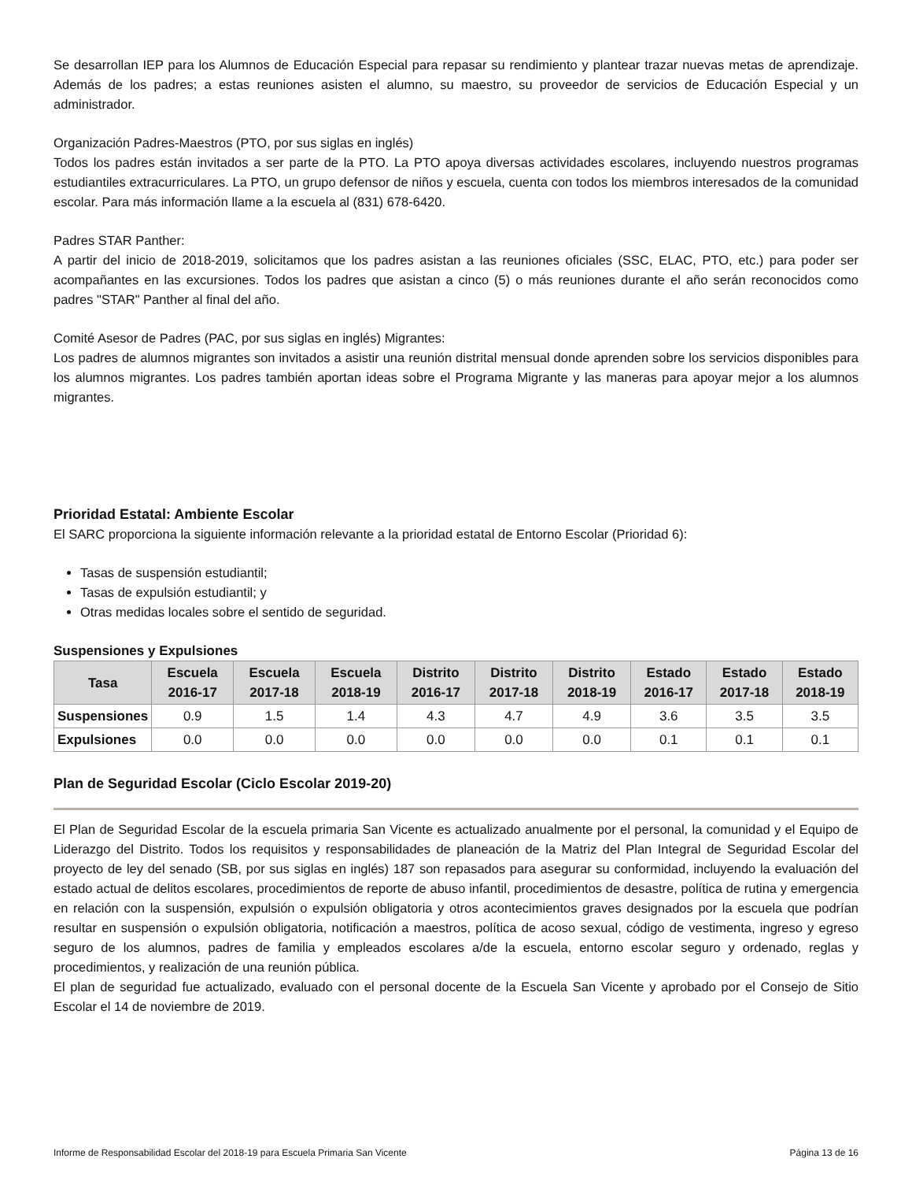Se desarrollan IEP para los Alumnos de Educación Especial para repasar su rendimiento y plantear trazar nuevas metas de aprendizaje. Además de los padres; a estas reuniones asisten el alumno, su maestro, su proveedor de servicios de Educación Especial y un administrador.
Organización Padres-Maestros (PTO, por sus siglas en inglés)
Todos los padres están invitados a ser parte de la PTO. La PTO apoya diversas actividades escolares, incluyendo nuestros programas estudiantiles extracurriculares. La PTO, un grupo defensor de niños y escuela, cuenta con todos los miembros interesados de la comunidad escolar. Para más información llame a la escuela al (831) 678-6420.
Padres STAR Panther:
A partir del inicio de 2018-2019, solicitamos que los padres asistan a las reuniones oficiales (SSC, ELAC, PTO, etc.) para poder ser acompañantes en las excursiones. Todos los padres que asistan a cinco (5) o más reuniones durante el año serán reconocidos como padres "STAR" Panther al final del año.
Comité Asesor de Padres (PAC, por sus siglas en inglés) Migrantes:
Los padres de alumnos migrantes son invitados a asistir una reunión distrital mensual donde aprenden sobre los servicios disponibles para los alumnos migrantes. Los padres también aportan ideas sobre el Programa Migrante y las maneras para apoyar mejor a los alumnos migrantes.
Prioridad Estatal: Ambiente Escolar
El SARC proporciona la siguiente información relevante a la prioridad estatal de Entorno Escolar (Prioridad 6):
Tasas de suspensión estudiantil;
Tasas de expulsión estudiantil; y
Otras medidas locales sobre el sentido de seguridad.
Suspensiones y Expulsiones
| Tasa | Escuela 2016-17 | Escuela 2017-18 | Escuela 2018-19 | Distrito 2016-17 | Distrito 2017-18 | Distrito 2018-19 | Estado 2016-17 | Estado 2017-18 | Estado 2018-19 |
| --- | --- | --- | --- | --- | --- | --- | --- | --- | --- |
| Suspensiones | 0.9 | 1.5 | 1.4 | 4.3 | 4.7 | 4.9 | 3.6 | 3.5 | 3.5 |
| Expulsiones | 0.0 | 0.0 | 0.0 | 0.0 | 0.0 | 0.0 | 0.1 | 0.1 | 0.1 |
Plan de Seguridad Escolar (Ciclo Escolar 2019-20)
El Plan de Seguridad Escolar de la escuela primaria San Vicente es actualizado anualmente por el personal, la comunidad y el Equipo de Liderazgo del Distrito. Todos los requisitos y responsabilidades de planeación de la Matriz del Plan Integral de Seguridad Escolar del proyecto de ley del senado (SB, por sus siglas en inglés) 187 son repasados para asegurar su conformidad, incluyendo la evaluación del estado actual de delitos escolares, procedimientos de reporte de abuso infantil, procedimientos de desastre, política de rutina y emergencia en relación con la suspensión, expulsión o expulsión obligatoria y otros acontecimientos graves designados por la escuela que podrían resultar en suspensión o expulsión obligatoria, notificación a maestros, política de acoso sexual, código de vestimenta, ingreso y egreso seguro de los alumnos, padres de familia y empleados escolares a/de la escuela, entorno escolar seguro y ordenado, reglas y procedimientos, y realización de una reunión pública.
El plan de seguridad fue actualizado, evaluado con el personal docente de la Escuela San Vicente y aprobado por el Consejo de Sitio Escolar el 14 de noviembre de 2019.
Informe de Responsabilidad Escolar del 2018-19 para Escuela Primaria San Vicente Página 13 de 16